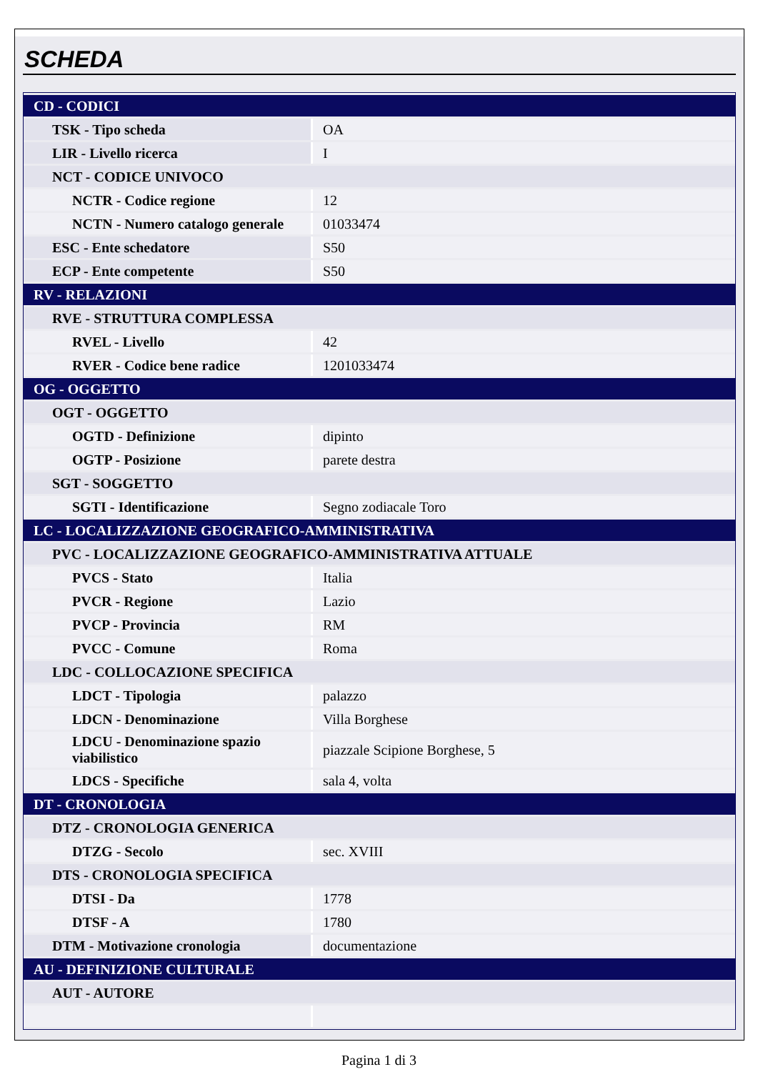SCHEDA
| CD - CODICI | |
| TSK - Tipo scheda | OA |
| LIR - Livello ricerca | I |
| NCT - CODICE UNIVOCO | |
| NCTR - Codice regione | 12 |
| NCTN - Numero catalogo generale | 01033474 |
| ESC - Ente schedatore | S50 |
| ECP - Ente competente | S50 |
| RV - RELAZIONI | |
| RVE - STRUTTURA COMPLESSA | |
| RVEL - Livello | 42 |
| RVER - Codice bene radice | 1201033474 |
| OG - OGGETTO | |
| OGT - OGGETTO | |
| OGTD - Definizione | dipinto |
| OGTP - Posizione | parete destra |
| SGT - SOGGETTO | |
| SGTI - Identificazione | Segno zodiacale Toro |
| LC - LOCALIZZAZIONE GEOGRAFICO-AMMINISTRATIVA | |
| PVC - LOCALIZZAZIONE GEOGRAFICO-AMMINISTRATIVA ATTUALE | |
| PVCS - Stato | Italia |
| PVCR - Regione | Lazio |
| PVCP - Provincia | RM |
| PVCC - Comune | Roma |
| LDC - COLLOCAZIONE SPECIFICA | |
| LDCT - Tipologia | palazzo |
| LDCN - Denominazione | Villa Borghese |
| LDCU - Denominazione spazio viabilistico | piazzale Scipione Borghese, 5 |
| LDCS - Specifiche | sala 4, volta |
| DT - CRONOLOGIA | |
| DTZ - CRONOLOGIA GENERICA | |
| DTZG - Secolo | sec. XVIII |
| DTS - CRONOLOGIA SPECIFICA | |
| DTSI - Da | 1778 |
| DTSF - A | 1780 |
| DTM - Motivazione cronologia | documentazione |
| AU - DEFINIZIONE CULTURALE | |
| AUT - AUTORE | |
Pagina 1 di 3